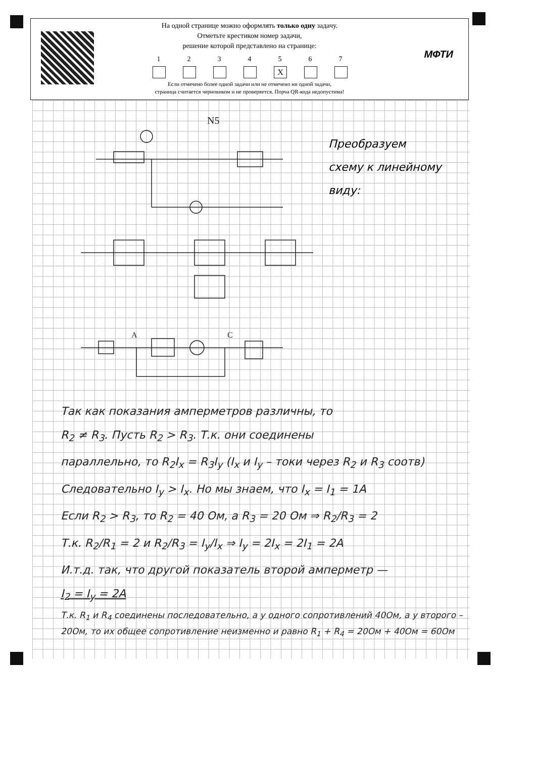МФТИ
На одной странице можно оформлять только одну задачу.
Отметьте крестиком номер задачи,
решение которой представлено на странице:
1 2 3 4 5
X
6 7
Если отмечено более одной задачи или не отмечено ни одной задачи,
страница считается черновиком и не проверяется. Порча QR-кода недопустима!
N5
A
C
Преобразуем
схему к линейному
виду:
Так как показания амперметров различны, то
R<sub>2</sub> ≠ R<sub>3</sub>. Пусть R<sub>2</sub> > R<sub>3</sub>. Т.к. они соединены
параллельно, то R<sub>2</sub>I<sub>x</sub> = R<sub>3</sub>I<sub>y</sub> (I<sub>x</sub> и I<sub>y</sub> – токи через R<sub>2</sub> и R<sub>3</sub> соотв)
Следовательно I<sub>y</sub> > I<sub>x</sub>. Но мы знаем, что I<sub>x</sub> = I<sub>1</sub> = 1A
Если R<sub>2</sub> > R<sub>3</sub>, то R<sub>2</sub> = 40 Ом, а R<sub>3</sub> = 20 Ом ⇒ R<sub>2</sub>/R<sub>3</sub> = 2
Т.к. R<sub>2</sub>/R<sub>1</sub> = 2 и R<sub>2</sub>/R<sub>3</sub> = I<sub>y</sub>/I<sub>x</sub> ⇒ I<sub>y</sub> = 2I<sub>x</sub> = 2I<sub>1</sub> = 2A
И.т.д. так, что другой показатель второй амперметр —
I<sub>2</sub> = I<sub>y</sub> = 2A
Т.к. R<sub>1</sub> и R<sub>4</sub> соединены последовательно, а у одного сопротивлений 40Ом, а у второго – 20Ом, то их общее сопротивление неизменно и равно R<sub>1</sub> + R<sub>4</sub> = 20Ом + 40Ом = 60Ом